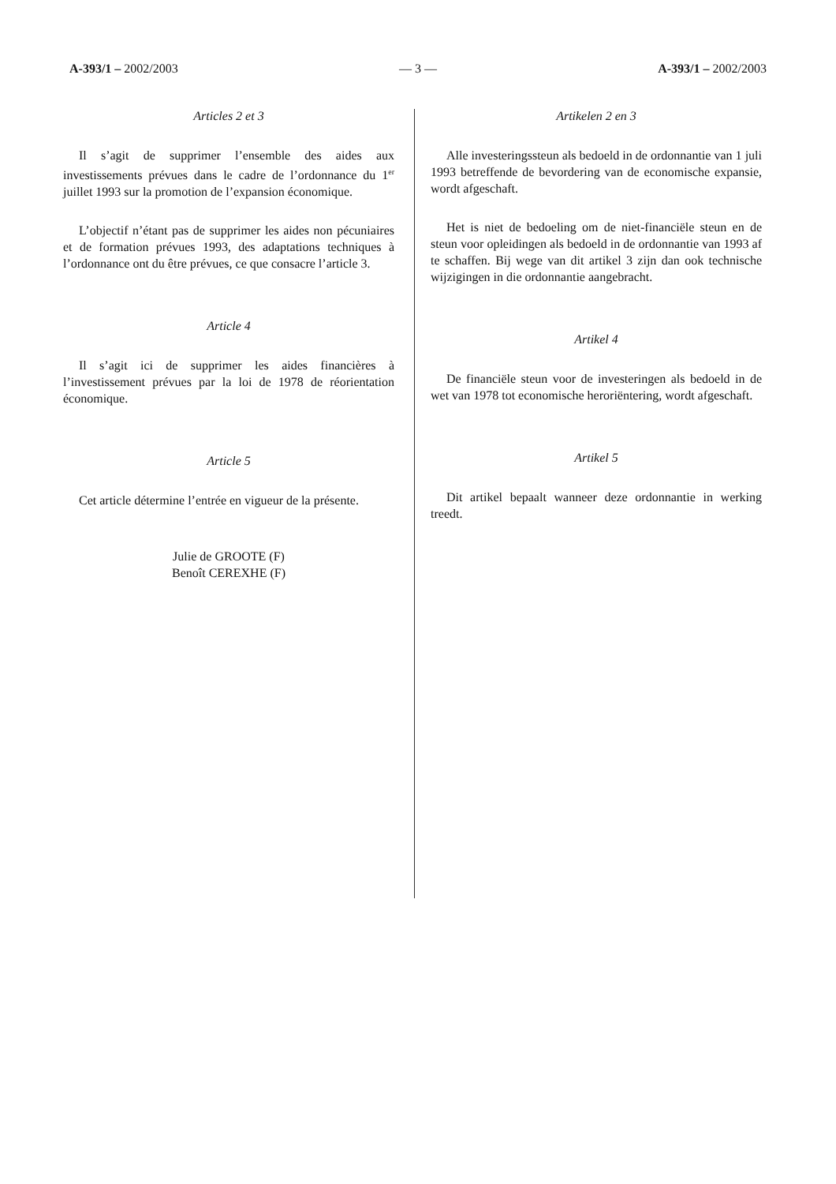A-393/1 – 2002/2003 — 3 — A-393/1 – 2002/2003
Articles 2 et 3
Il s’agit de supprimer l’ensemble des aides aux investissements prévues dans le cadre de l’ordonnance du 1<sup>er</sup> juillet 1993 sur la promotion de l’expansion économique.
L’objectif n’étant pas de supprimer les aides non pécuniaires et de formation prévues 1993, des adaptations techniques à l’ordonnance ont du être prévues, ce que consacre l’article 3.
Article 4
Il s’agit ici de supprimer les aides financières à l’investissement prévues par la loi de 1978 de réorientation économique.
Article 5
Cet article détermine l’entrée en vigueur de la présente.
Julie de GROOTE (F)
Benoît CEREXHE (F)
Artikelen 2 en 3
Alle investeringssteun als bedoeld in de ordonnantie van 1 juli 1993 betreffende de bevordering van de economische expansie, wordt afgeschaft.
Het is niet de bedoeling om de niet-financiële steun en de steun voor opleidingen als bedoeld in de ordonnantie van 1993 af te schaffen. Bij wege van dit artikel 3 zijn dan ook technische wijzigingen in die ordonnantie aangebracht.
Artikel 4
De financiële steun voor de investeringen als bedoeld in de wet van 1978 tot economische heroriëntering, wordt afgeschaft.
Artikel 5
Dit artikel bepaalt wanneer deze ordonnantie in werking treedt.